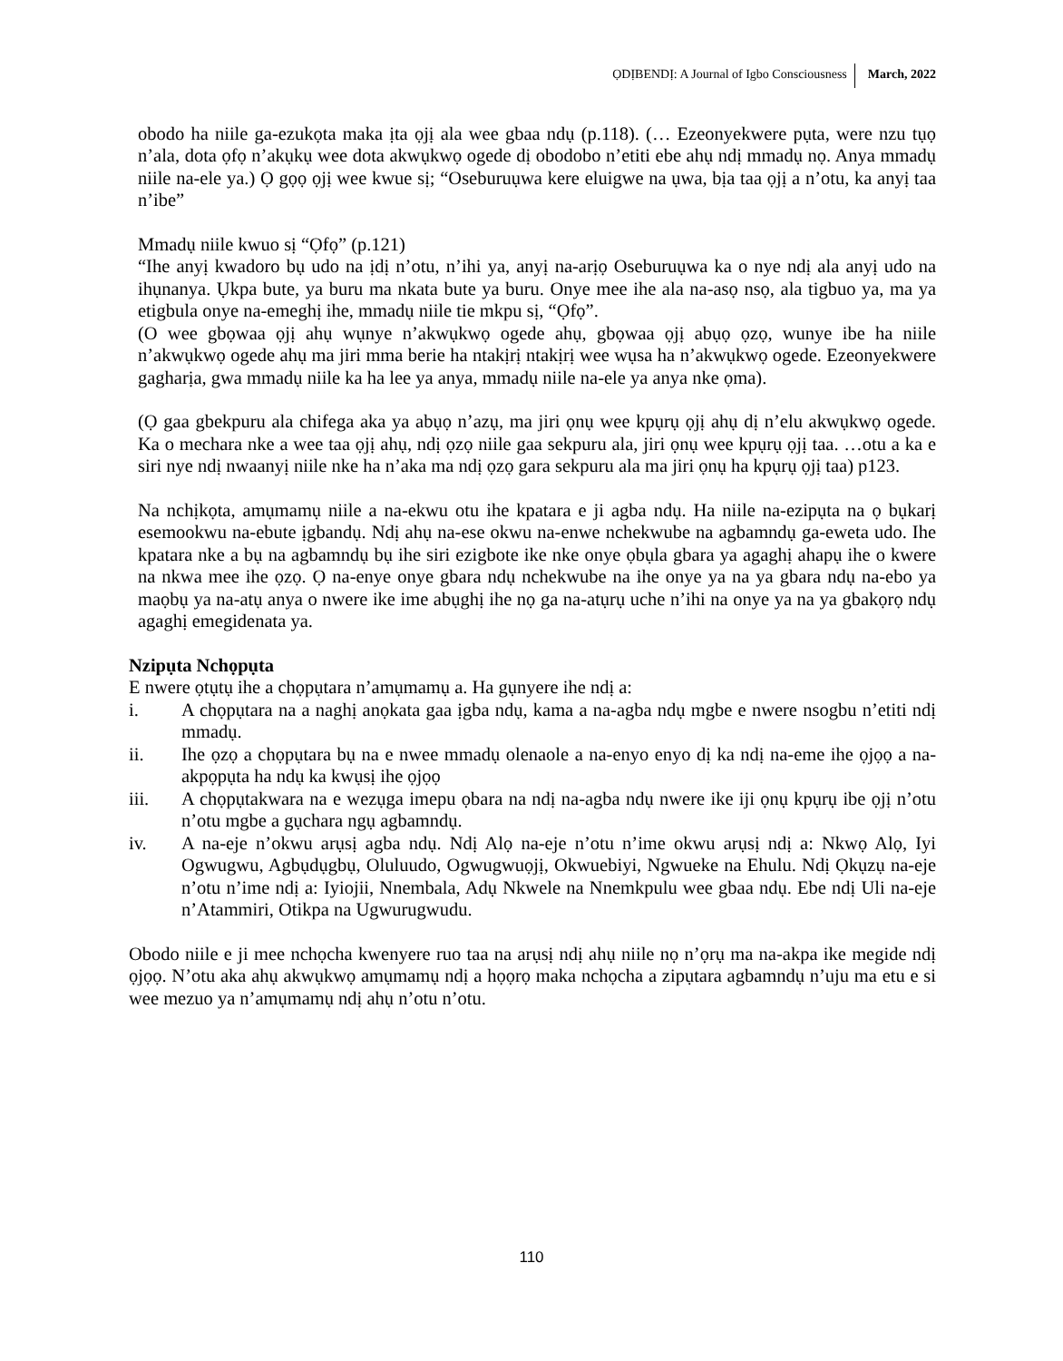ỌDỊBENDỊ: A Journal of Igbo Consciousness March, 2022
obodo ha niile ga-ezukọta maka ịta ọjị ala wee gbaa ndụ (p.118). (… Ezeonyekwere pụta, were nzu tụọ n’ala, dota ọfọ n’akụkụ wee dota akwụkwọ ogede dị obodobo n’etiti ebe ahụ ndị mmadụ nọ. Anya mmadụ niile na-ele ya.) Ọ gọọ ọjị wee kwue sị; “Oseburuụwa kere eluigwe na ụwa, bịa taa ọjị a n’otu, ka anyị taa n’ibe”
Mmadụ niile kwuo sị “Ọfọ” (p.121)
“Ihe anyị kwadoro bụ udo na ịdị n’otu, n’ihi ya, anyị na-arịọ Oseburuụwa ka o nye ndị ala anyị udo na ihụnanya. Ụkpa bute, ya buru ma nkata bute ya buru. Onye mee ihe ala na-asọ nsọ, ala tigbuo ya, ma ya etigbula onye na-emeghị ihe, mmadụ niile tie mkpu sị, “Ọfọ”.
(O wee gbọwaa ọjị ahụ wụnye n’akwụkwọ ogede ahụ, gbọwaa ọjị abụọ ọzọ, wunye ibe ha niile n’akwụkwọ ogede ahụ ma jiri mma berie ha ntakịrị ntakịrị wee wụsa ha n’akwụkwọ ogede. Ezeonyekwere gagharịa, gwa mmadụ niile ka ha lee ya anya, mmadụ niile na-ele ya anya nke ọma).
(Ọ gaa gbekpuru ala chifega aka ya abụọ n’azụ, ma jiri ọnụ wee kpụrụ ọjị ahụ dị n’elu akwụkwọ ogede. Ka o mechara nke a wee taa ọjị ahụ, ndị ọzọ niile gaa sekpuru ala, jiri ọnụ wee kpụrụ ọjị taa. …otu a ka e siri nye ndị nwaanyị niile nke ha n’aka ma ndị ọzọ gara sekpuru ala ma jiri ọnụ ha kpụrụ ọjị taa) p123.
Na nchịkọta, amụmamụ niile a na-ekwu otu ihe kpatara e ji agba ndụ. Ha niile na-ezipụta na ọ bụkarị esemookwu na-ebute ịgbandụ. Ndị ahụ na-ese okwu na-enwe nchekwube na agbamndụ ga-eweta udo. Ihe kpatara nke a bụ na agbamndụ bụ ihe siri ezigbote ike nke onye ọbụla gbara ya agaghị ahapụ ihe o kwere na nkwa mee ihe ọzọ. Ọ na-enye onye gbara ndụ nchekwube na ihe onye ya na ya gbara ndụ na-ebo ya maọbụ ya na-atụ anya o nwere ike ime abụghị ihe nọ ga na-atụrụ uche n’ihi na onye ya na ya gbakọrọ ndụ agaghị emegidenata ya.
Nzipụta Nchọpụta
E nwere ọtụtụ ihe a chọpụtara n’amụmamụ a. Ha gụnyere ihe ndị a:
i. A chọpụtara na a naghị anọkata gaa ịgba ndụ, kama a na-agba ndụ mgbe e nwere nsogbu n’etiti ndị mmadụ.
ii. Ihe ọzọ a chọpụtara bụ na e nwee mmadụ olenaole a na-enyo enyo dị ka ndị na-eme ihe ọjọọ a na-akpọpụta ha ndụ ka kwụsị ihe ọjọọ
iii. A chọpụtakwara na e wezụga imepu ọbara na ndị na-agba ndụ nwere ike iji ọnụ kpụrụ ibe ọjị n’otu n’otu mgbe a gụchara ngụ agbamndụ.
iv. A na-eje n’okwu arụsị agba ndụ. Ndị Alọ na-eje n’otu n’ime okwu arụsị ndị a: Nkwọ Alọ, Iyi Ogwugwu, Agbụdụgbụ, Oluluudo, Ogwugwuọjị, Okwuebiyi, Ngwueke na Ehulu. Ndị Ọkụzụ na-eje n’otu n’ime ndị a: Iyiojii, Nnembala, Adụ Nkwele na Nnemkpulu wee gbaa ndụ. Ebe ndị Uli na-eje n’Atammiri, Otikpa na Ugwurugwudu.
Obodo niile e ji mee nchọcha kwenyere ruo taa na arụsị ndị ahụ niile nọ n’ọrụ ma na-akpa ike megide ndị ọjọọ. N’otu aka ahụ akwụkwọ amụmamụ ndị a họọrọ maka nchọcha a zipụtara agbamndụ n’uju ma etu e si wee mezuo ya n’amụmamụ ndị ahụ n’otu n’otu.
110